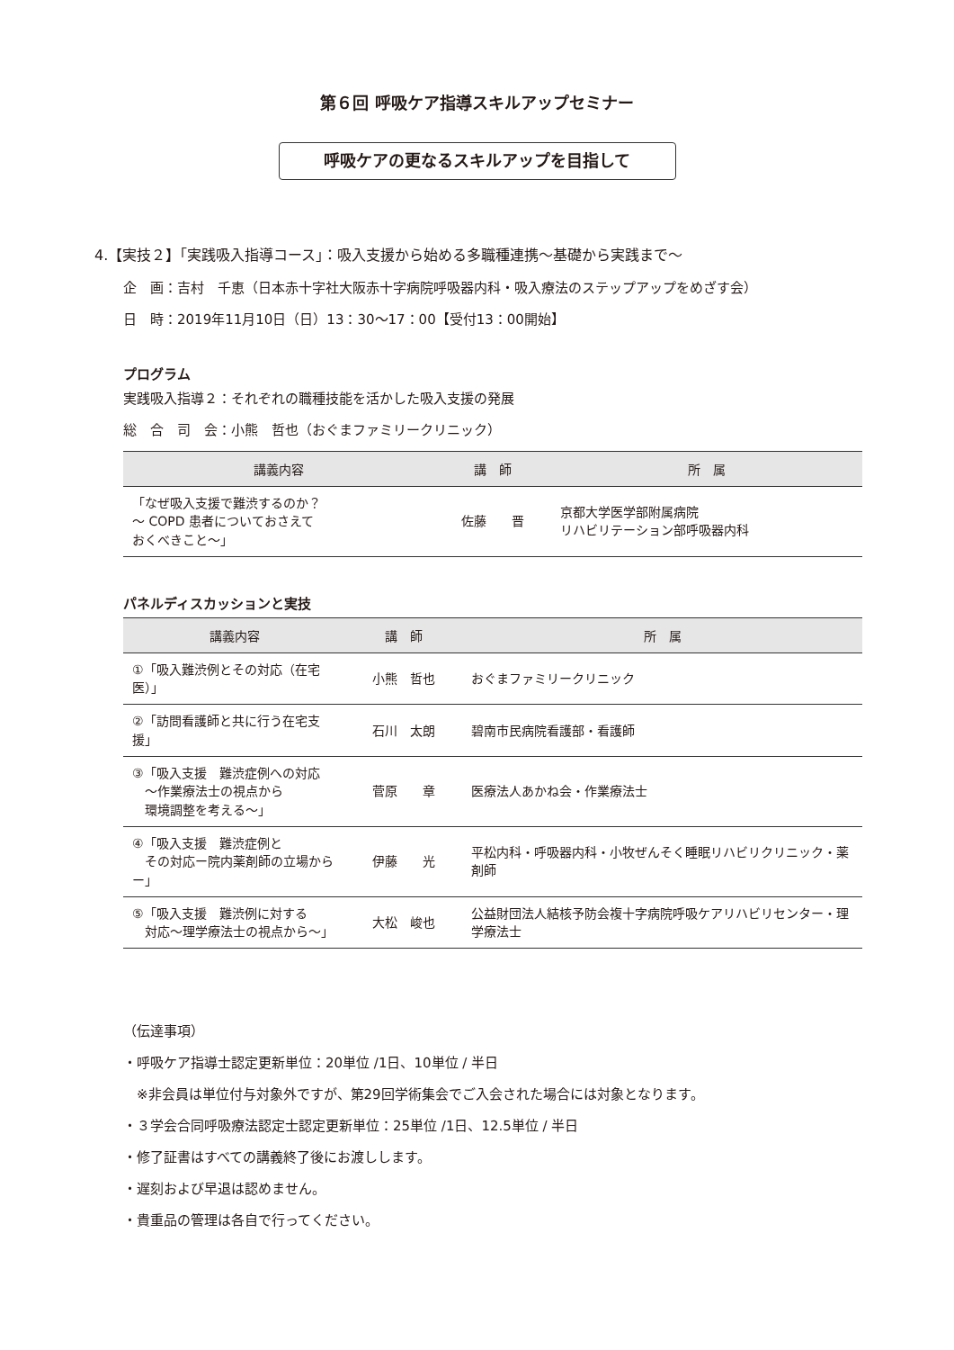第６回 呼吸ケア指導スキルアップセミナー
呼吸ケアの更なるスキルアップを目指して
4.【実技２】「実践吸入指導コース」：吸入支援から始める多職種連携～基礎から実践まで～
企　画：吉村　千恵（日本赤十字社大阪赤十字病院呼吸器内科・吸入療法のステップアップをめざす会）
日　時：2019年11月10日（日）13：30～17：00【受付13：00開始】
プログラム
実践吸入指導２：それぞれの職種技能を活かした吸入支援の発展
総　合　司　会：小熊　哲也（おぐまファミリークリニック）
| 講義内容 | 講 師 | 所 属 |
| --- | --- | --- |
| 「なぜ吸入支援で難渋するのか？ ～ COPD 患者についておさえて おくべきこと～」 | 佐藤 晋 | 京都大学医学部附属病院 リハビリテーション部呼吸器内科 |
パネルディスカッションと実技
| 講義内容 | 講 師 | 所 属 |
| --- | --- | --- |
| ①「吸入難渋例とその対応（在宅医）」 | 小熊 哲也 | おぐまファミリークリニック |
| ②「訪問看護師と共に行う在宅支援」 | 石川 太朗 | 碧南市民病院看護部・看護師 |
| ③「吸入支援 難渋症例への対応 ～作業療法士の視点から 環境調整を考える～」 | 菅原 章 | 医療法人あかね会・作業療法士 |
| ④「吸入支援 難渋症例と その対応ー院内薬剤師の立場からー」 | 伊藤 光 | 平松内科・呼吸器内科・小牧ぜんそく睡眠リハビリクリニック・薬剤師 |
| ⑤「吸入支援 難渋例に対する 対応～理学療法士の視点から～」 | 大松 峻也 | 公益財団法人結核予防会複十字病院呼吸ケアリハビリセンター・理学療法士 |
（伝達事項）
・呼吸ケア指導士認定更新単位：20単位 /1日、10単位 / 半日
　※非会員は単位付与対象外ですが、第29回学術集会でご入会された場合には対象となります。
・３学会合同呼吸療法認定士認定更新単位：25単位 /1日、12.5単位 / 半日
・修了証書はすべての講義終了後にお渡しします。
・遅刻および早退は認めません。
・貴重品の管理は各自で行ってください。